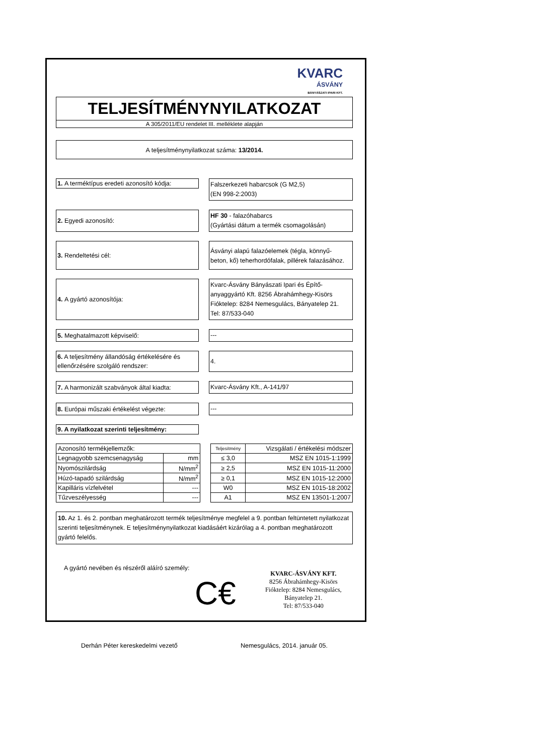KVARC
ÁSVÁNY
BÁNYÁSZATI IPARI KFT.
TELJESÍTMÉNYNYILATKOZAT
A 305/2011/EU rendelet III. melléklete alapján
A teljesítménynyilatkozat száma: 13/2014.
1. A terméktípus eredeti azonosító kódja:
Falszerkezeti habarcsok (G M2,5)
(EN 998-2:2003)
2. Egyedi azonosító:
HF 30 - falazóhabarcs
(Gyártási dátum a termék csomagolásán)
3. Rendeltetési cél:
Ásványi alapú falazóelemek (tégla, könnyű-
beton, kő) teherhordófalak, pillérek falazásához.
4. A gyártó azonosítója:
Kvarc-Ásvány Bányászati Ipari és Építő-
anyaggyártó Kft. 8256 Ábrahámhegy-Kisörs
Fióktelep: 8284 Nemesgulács, Bányatelep 21.
Tel: 87/533-040
5. Meghatalmazott képviselő:
---
6. A teljesítmény állandóság értékelésére és ellenőrzésére szolgáló rendszer:
4.
7. A harmonizált szabványok által kiadta:
Kvarc-Ásvány Kft., A-141/97
8. Európai műszaki értékelést végezte:
---
9. A nyilatkozat szerinti teljesítmény:
| Azonosító termékjellemzők: | | | Teljesítmény | Vizsgálati / értékelési módszer |
| Legnagyobb szemcsenagyság | mm | | ≤ 3,0 | MSZ EN 1015-1:1999 |
| Nyomószilárdság | N/mm<sup>2</sup> | | ≥ 2,5 | MSZ EN 1015-11:2000 |
| Húzó-tapadó szilárdság | N/mm<sup>2</sup> | | ≥ 0,1 | MSZ EN 1015-12:2000 |
| Kapilláris vízfelvétel | --- | | W0 | MSZ EN 1015-18:2002 |
| Tűzveszélyesség | --- | | A1 | MSZ EN 13501-1:2007 |
10. Az 1. és 2. pontban meghatározott termék teljesítménye megfelel a 9. pontban feltüntetett nyilatkozat szerinti teljesítménynek. E teljesítménynyilatkozat kiadásáért kizárólag a 4. pontban meghatározott gyártó felelős.
A gyártó nevében és részéről aláíró személy:
C€
KVARC-ÁSVÁNY KFT.
8256 Ábrahámhegy-Kisörs
Fióktelep: 8284 Nemesgulács,
Bányatelep 21.
Tel: 87/533-040
Derhán Péter kereskedelmi vezető Nemesgulács, 2014. január 05.